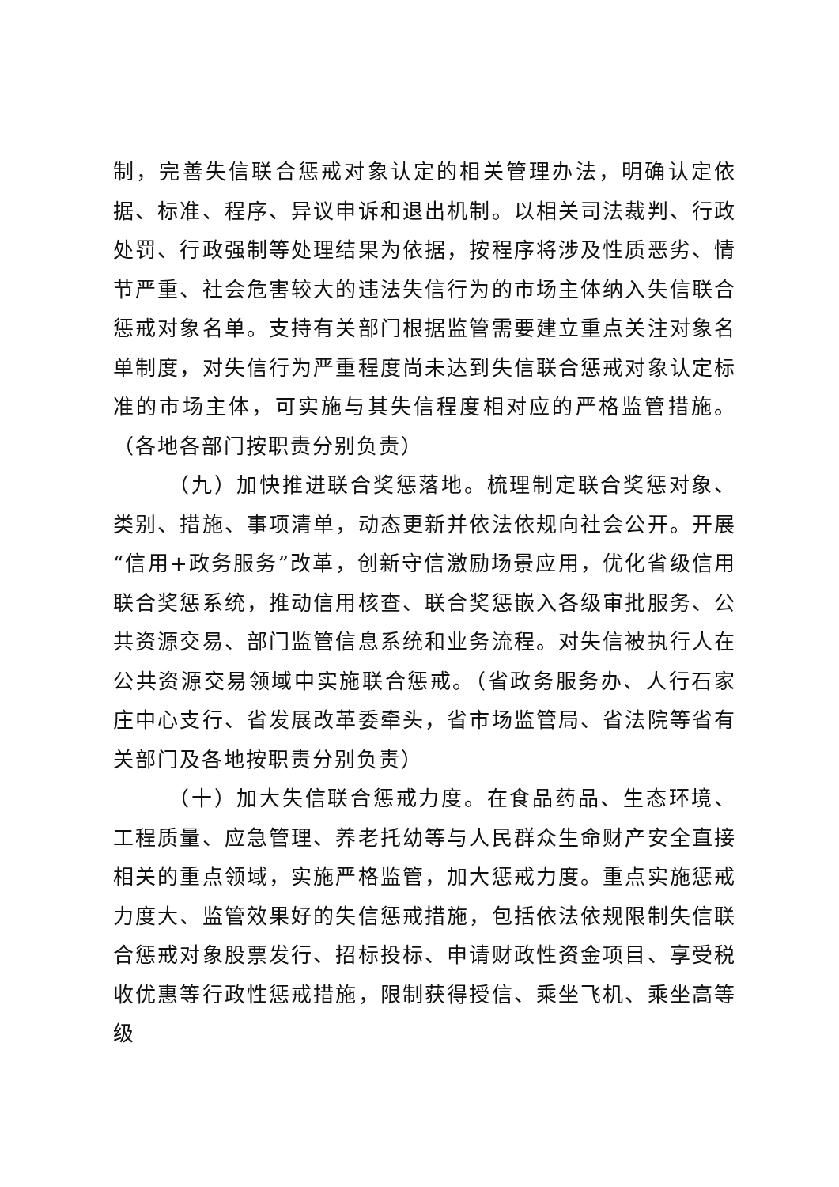制，完善失信联合惩戒对象认定的相关管理办法，明确认定依据、标准、程序、异议申诉和退出机制。以相关司法裁判、行政处罚、行政强制等处理结果为依据，按程序将涉及性质恶劣、情节严重、社会危害较大的违法失信行为的市场主体纳入失信联合惩戒对象名单。支持有关部门根据监管需要建立重点关注对象名单制度，对失信行为严重程度尚未达到失信联合惩戒对象认定标准的市场主体，可实施与其失信程度相对应的严格监管措施。（各地各部门按职责分别负责）
（九）加快推进联合奖惩落地。梳理制定联合奖惩对象、类别、措施、事项清单，动态更新并依法依规向社会公开。开展“信用+政务服务”改革，创新守信激励场景应用，优化省级信用联合奖惩系统，推动信用核查、联合奖惩嵌入各级审批服务、公共资源交易、部门监管信息系统和业务流程。对失信被执行人在公共资源交易领域中实施联合惩戒。（省政务服务办、人行石家庄中心支行、省发展改革委牵头，省市场监管局、省法院等省有关部门及各地按职责分别负责）
（十）加大失信联合惩戒力度。在食品药品、生态环境、工程质量、应急管理、养老托幼等与人民群众生命财产安全直接相关的重点领域，实施严格监管，加大惩戒力度。重点实施惩戒力度大、监管效果好的失信惩戒措施，包括依法依规限制失信联合惩戒对象股票发行、招标投标、申请财政性资金项目、享受税收优惠等行政性惩戒措施，限制获得授信、乘坐飞机、乘坐高等级